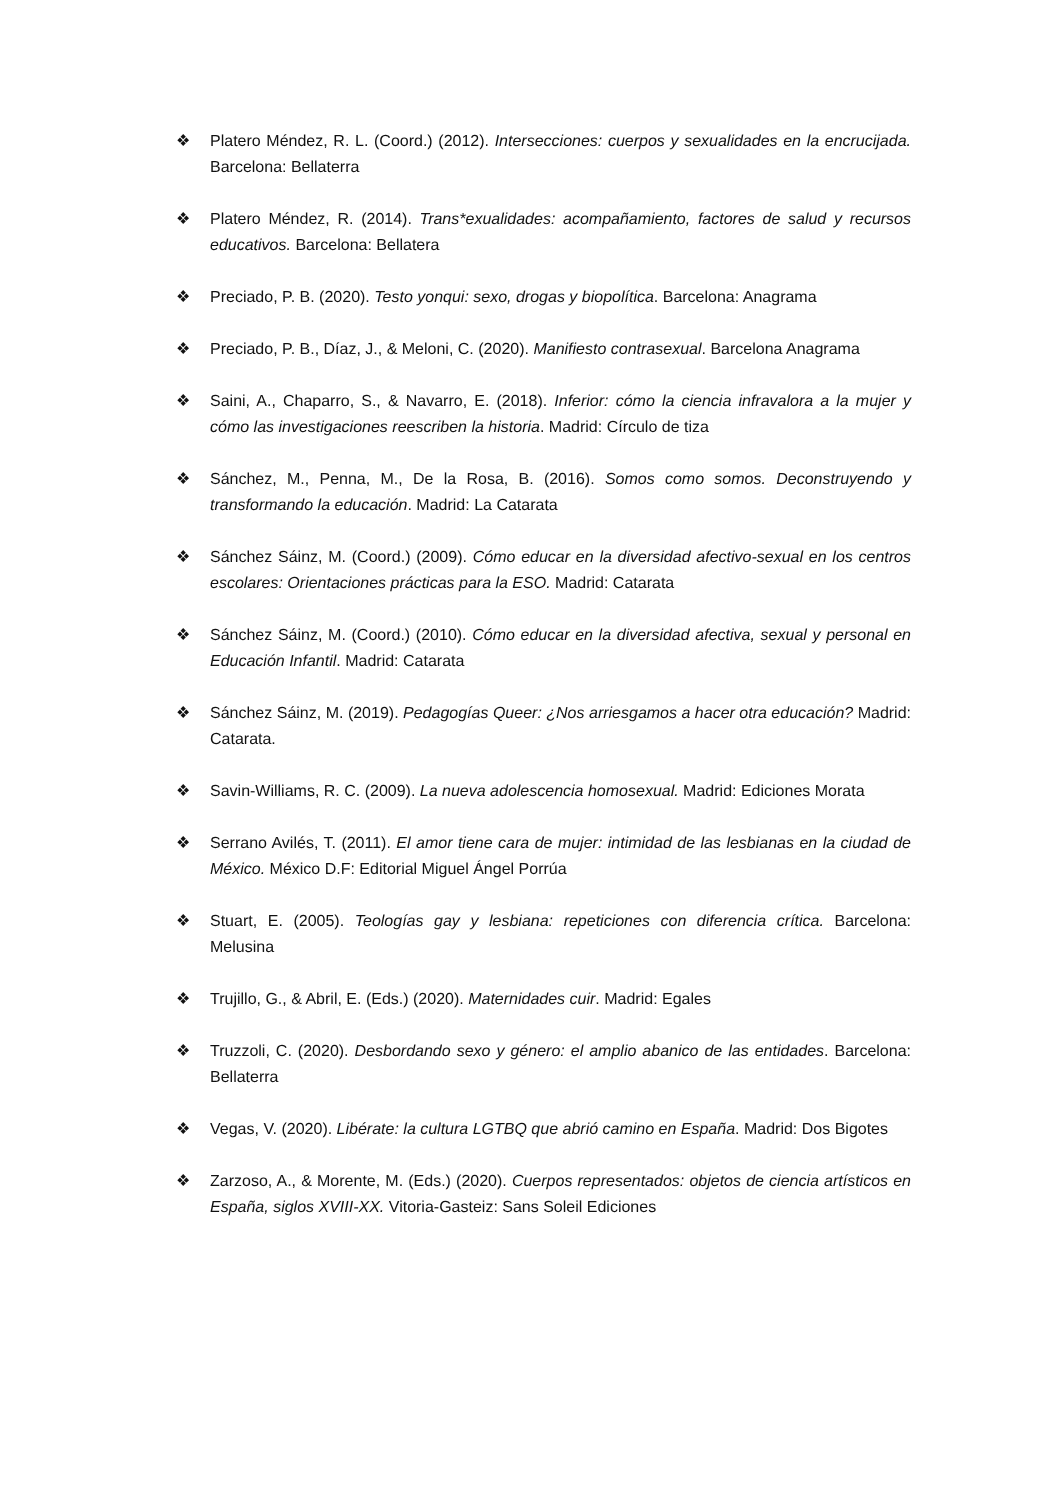❖ Platero Méndez, R. L. (Coord.) (2012). Intersecciones: cuerpos y sexualidades en la encrucijada. Barcelona: Bellaterra
❖ Platero Méndez, R. (2014). Trans*exualidades: acompañamiento, factores de salud y recursos educativos. Barcelona: Bellatera
❖ Preciado, P. B. (2020). Testo yonqui: sexo, drogas y biopolítica. Barcelona: Anagrama
❖ Preciado, P. B., Díaz, J., & Meloni, C. (2020). Manifiesto contrasexual. Barcelona Anagrama
❖ Saini, A., Chaparro, S., & Navarro, E. (2018). Inferior: cómo la ciencia infravalora a la mujer y cómo las investigaciones reescriben la historia. Madrid: Círculo de tiza
❖ Sánchez, M., Penna, M., De la Rosa, B. (2016). Somos como somos. Deconstruyendo y transformando la educación. Madrid: La Catarata
❖ Sánchez Sáinz, M. (Coord.) (2009). Cómo educar en la diversidad afectivo-sexual en los centros escolares: Orientaciones prácticas para la ESO. Madrid: Catarata
❖ Sánchez Sáinz, M. (Coord.) (2010). Cómo educar en la diversidad afectiva, sexual y personal en Educación Infantil. Madrid: Catarata
❖ Sánchez Sáinz, M. (2019). Pedagogías Queer: ¿Nos arriesgamos a hacer otra educación? Madrid: Catarata.
❖ Savin-Williams, R. C. (2009). La nueva adolescencia homosexual. Madrid: Ediciones Morata
❖ Serrano Avilés, T. (2011). El amor tiene cara de mujer: intimidad de las lesbianas en la ciudad de México. México D.F: Editorial Miguel Ángel Porrúa
❖ Stuart, E. (2005). Teologías gay y lesbiana: repeticiones con diferencia crítica. Barcelona: Melusina
❖ Trujillo, G., & Abril, E. (Eds.) (2020). Maternidades cuir. Madrid: Egales
❖ Truzzoli, C. (2020). Desbordando sexo y género: el amplio abanico de las entidades. Barcelona: Bellaterra
❖ Vegas, V. (2020). Libérate: la cultura LGTBQ que abrió camino en España. Madrid: Dos Bigotes
❖ Zarzoso, A., & Morente, M. (Eds.) (2020). Cuerpos representados: objetos de ciencia artísticos en España, siglos XVIII-XX. Vitoria-Gasteiz: Sans Soleil Ediciones